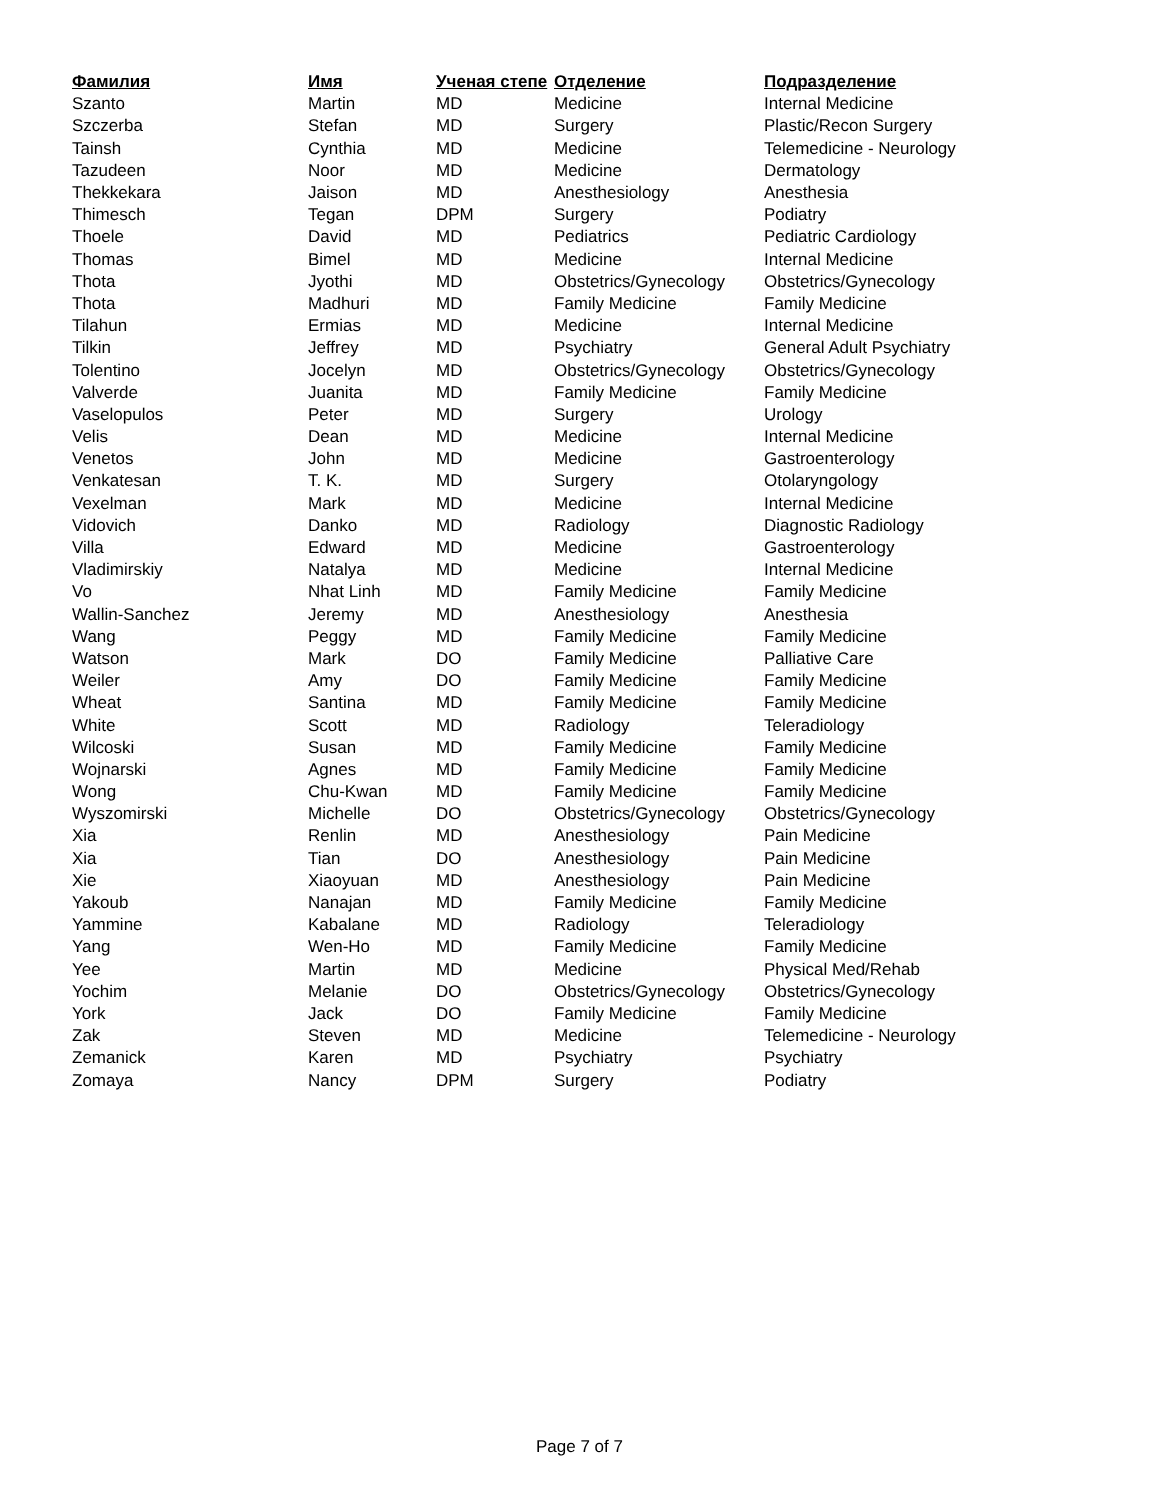| Фамилия | Имя | Ученая степе | Отделение | Подразделение |
| --- | --- | --- | --- | --- |
| Szanto | Martin | MD | Medicine | Internal Medicine |
| Szczerba | Stefan | MD | Surgery | Plastic/Recon Surgery |
| Tainsh | Cynthia | MD | Medicine | Telemedicine - Neurology |
| Tazudeen | Noor | MD | Medicine | Dermatology |
| Thekkekara | Jaison | MD | Anesthesiology | Anesthesia |
| Thimesch | Tegan | DPM | Surgery | Podiatry |
| Thoele | David | MD | Pediatrics | Pediatric Cardiology |
| Thomas | Bimel | MD | Medicine | Internal Medicine |
| Thota | Jyothi | MD | Obstetrics/Gynecology | Obstetrics/Gynecology |
| Thota | Madhuri | MD | Family Medicine | Family Medicine |
| Tilahun | Ermias | MD | Medicine | Internal Medicine |
| Tilkin | Jeffrey | MD | Psychiatry | General Adult Psychiatry |
| Tolentino | Jocelyn | MD | Obstetrics/Gynecology | Obstetrics/Gynecology |
| Valverde | Juanita | MD | Family Medicine | Family Medicine |
| Vaselopulos | Peter | MD | Surgery | Urology |
| Velis | Dean | MD | Medicine | Internal Medicine |
| Venetos | John | MD | Medicine | Gastroenterology |
| Venkatesan | T. K. | MD | Surgery | Otolaryngology |
| Vexelman | Mark | MD | Medicine | Internal Medicine |
| Vidovich | Danko | MD | Radiology | Diagnostic Radiology |
| Villa | Edward | MD | Medicine | Gastroenterology |
| Vladimirskiy | Natalya | MD | Medicine | Internal Medicine |
| Vo | Nhat Linh | MD | Family Medicine | Family Medicine |
| Wallin-Sanchez | Jeremy | MD | Anesthesiology | Anesthesia |
| Wang | Peggy | MD | Family Medicine | Family Medicine |
| Watson | Mark | DO | Family Medicine | Palliative Care |
| Weiler | Amy | DO | Family Medicine | Family Medicine |
| Wheat | Santina | MD | Family Medicine | Family Medicine |
| White | Scott | MD | Radiology | Teleradiology |
| Wilcoski | Susan | MD | Family Medicine | Family Medicine |
| Wojnarski | Agnes | MD | Family Medicine | Family Medicine |
| Wong | Chu-Kwan | MD | Family Medicine | Family Medicine |
| Wyszomirski | Michelle | DO | Obstetrics/Gynecology | Obstetrics/Gynecology |
| Xia | Renlin | MD | Anesthesiology | Pain Medicine |
| Xia | Tian | DO | Anesthesiology | Pain Medicine |
| Xie | Xiaoyuan | MD | Anesthesiology | Pain Medicine |
| Yakoub | Nanajan | MD | Family Medicine | Family Medicine |
| Yammine | Kabalane | MD | Radiology | Teleradiology |
| Yang | Wen-Ho | MD | Family Medicine | Family Medicine |
| Yee | Martin | MD | Medicine | Physical Med/Rehab |
| Yochim | Melanie | DO | Obstetrics/Gynecology | Obstetrics/Gynecology |
| York | Jack | DO | Family Medicine | Family Medicine |
| Zak | Steven | MD | Medicine | Telemedicine - Neurology |
| Zemanick | Karen | MD | Psychiatry | Psychiatry |
| Zomaya | Nancy | DPM | Surgery | Podiatry |
Page 7 of 7